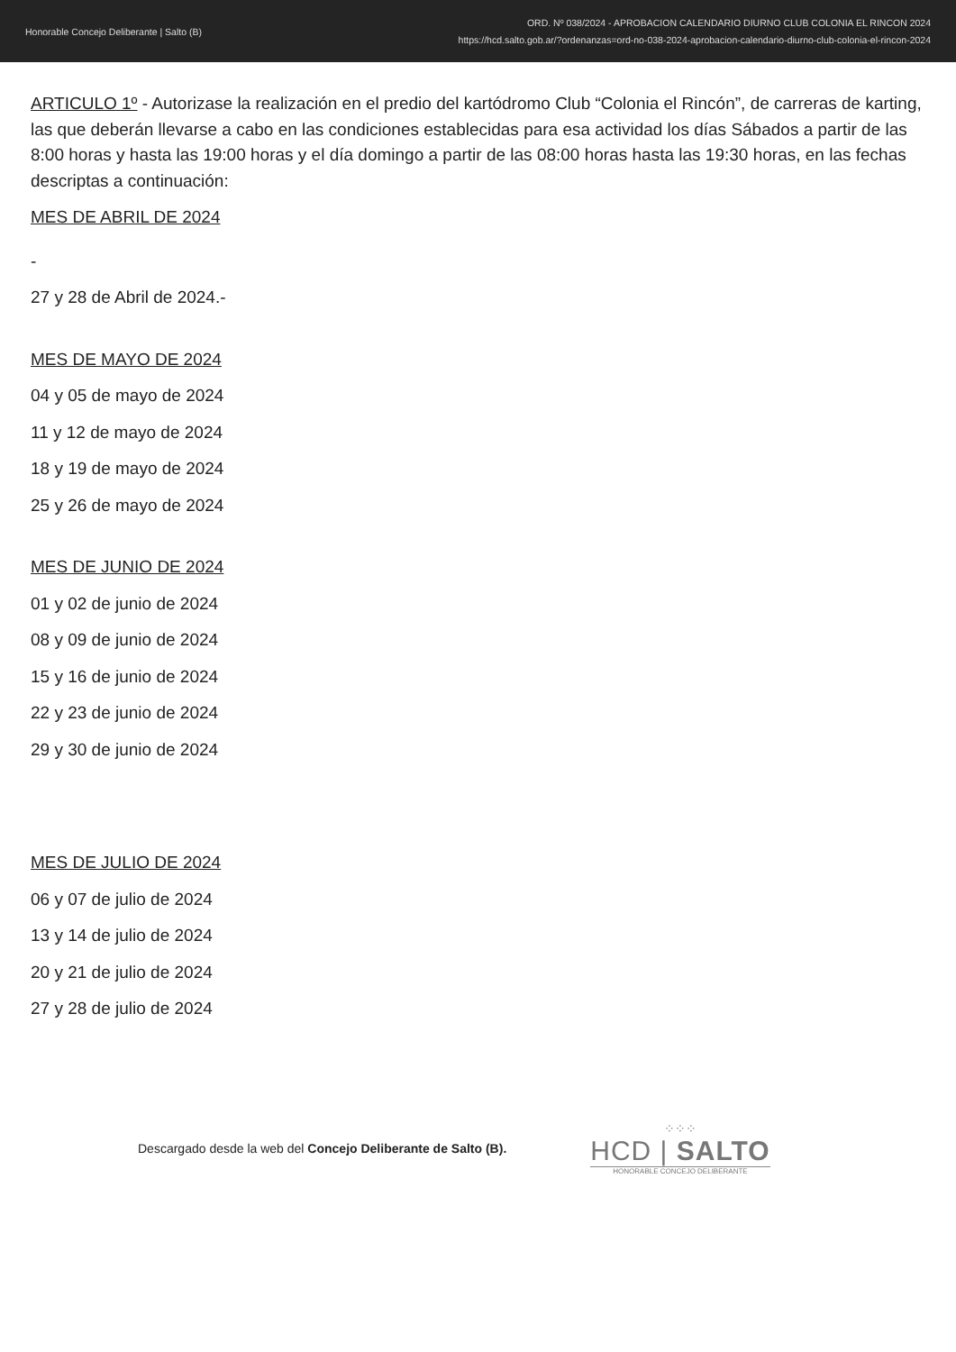Honorable Concejo Deliberante | Salto (B)
ORD. Nº 038/2024 - APROBACION CALENDARIO DIURNO CLUB COLONIA EL RINCON 2024
https://hcd.salto.gob.ar/?ordenanzas=ord-no-038-2024-aprobacion-calendario-diurno-club-colonia-el-rincon-2024
ARTICULO 1º - Autorizase la realización en el predio del kartódromo Club “Colonia el Rincón”, de carreras de karting, las que deberán llevarse a cabo en las condiciones establecidas para esa actividad los días Sábados a partir de las 8:00 horas y hasta las 19:00 horas y el día domingo a partir de las 08:00 horas hasta las 19:30 horas, en las fechas descriptas a continuación:
MES DE ABRIL DE 2024
-
27 y 28 de Abril de 2024.-
MES DE MAYO DE 2024
04 y 05 de mayo de 2024
11 y 12 de mayo de 2024
18 y 19 de mayo de 2024
25 y 26 de mayo de 2024
MES DE JUNIO DE 2024
01 y 02 de junio de 2024
08 y 09 de junio de 2024
15 y 16 de junio de 2024
22 y 23 de junio de 2024
29 y 30 de junio de 2024
MES DE JULIO DE 2024
06 y 07 de julio de 2024
13 y 14 de julio de 2024
20 y 21 de julio de 2024
27 y 28 de julio de 2024
Descargado desde la web del Concejo Deliberante de Salto (B).
⁘⁘⁘
HCD | SALTO
HONORABLE CONCEJO DELIBERANTE